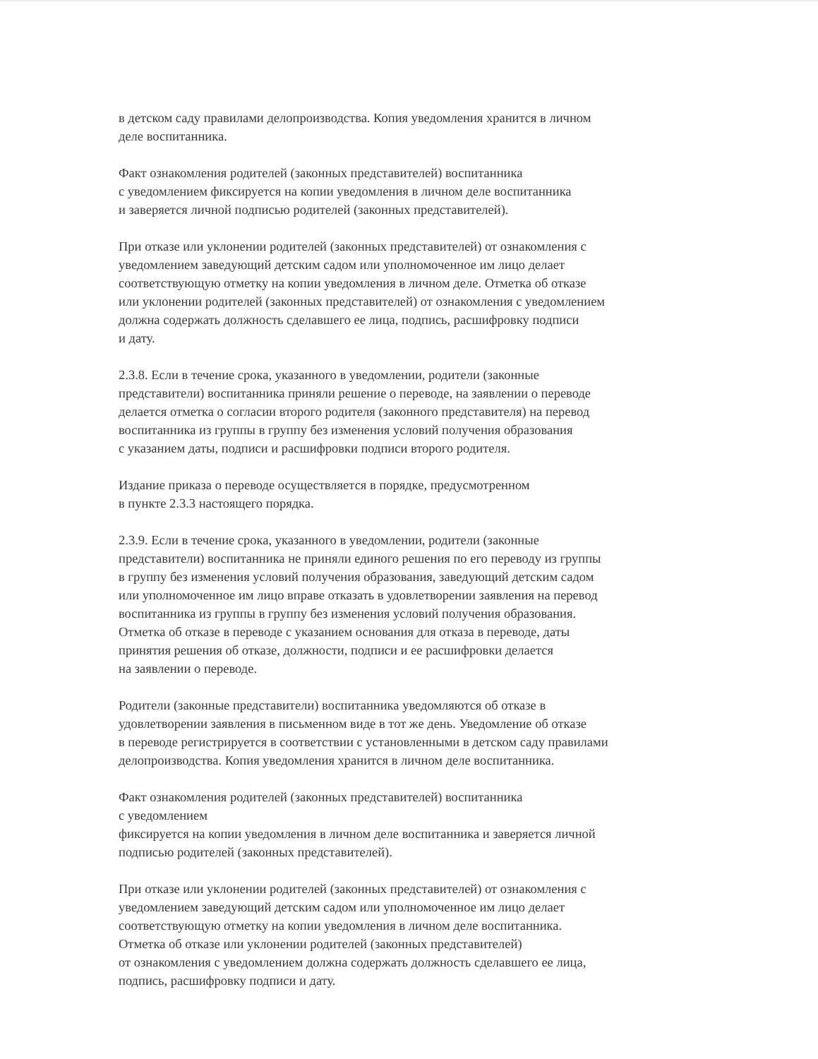в детском саду правилами делопроизводства. Копия уведомления хранится в личном
деле воспитанника.
Факт ознакомления родителей (законных представителей) воспитанника
с уведомлением фиксируется на копии уведомления в личном деле воспитанника
и заверяется личной подписью родителей (законных представителей).
При отказе или уклонении родителей (законных представителей) от ознакомления с
уведомлением заведующий детским садом или уполномоченное им лицо делает
соответствующую отметку на копии уведомления в личном деле. Отметка об отказе
или уклонении родителей (законных представителей) от ознакомления с уведомлением
должна содержать должность сделавшего ее лица, подпись, расшифровку подписи
и дату.
2.3.8. Если в течение срока, указанного в уведомлении, родители (законные
представители) воспитанника приняли решение о переводе, на заявлении о переводе
делается отметка о согласии второго родителя (законного представителя) на перевод
воспитанника из группы в группу без изменения условий получения образования
с указанием даты, подписи и расшифровки подписи второго родителя.
Издание приказа о переводе осуществляется в порядке, предусмотренном
в пункте 2.3.3 настоящего порядка.
2.3.9. Если в течение срока, указанного в уведомлении, родители (законные
представители) воспитанника не приняли единого решения по его переводу из группы
в группу без изменения условий получения образования, заведующий детским садом
или уполномоченное им лицо вправе отказать в удовлетворении заявления на перевод
воспитанника из группы в группу без изменения условий получения образования.
Отметка об отказе в переводе с указанием основания для отказа в переводе, даты
принятия решения об отказе, должности, подписи и ее расшифровки делается
на заявлении о переводе.
Родители (законные представители) воспитанника уведомляются об отказе в
удовлетворении заявления в письменном виде в тот же день. Уведомление об отказе
в переводе регистрируется в соответствии с установленными в детском саду правилами
делопроизводства. Копия уведомления хранится в личном деле воспитанника.
Факт ознакомления родителей (законных представителей) воспитанника
с уведомлением
фиксируется на копии уведомления в личном деле воспитанника и заверяется личной
подписью родителей (законных представителей).
При отказе или уклонении родителей (законных представителей) от ознакомления с
уведомлением заведующий детским садом или уполномоченное им лицо делает
соответствующую отметку на копии уведомления в личном деле воспитанника.
Отметка об отказе или уклонении родителей (законных представителей)
от ознакомления с уведомлением должна содержать должность сделавшего ее лица,
подпись, расшифровку подписи и дату.